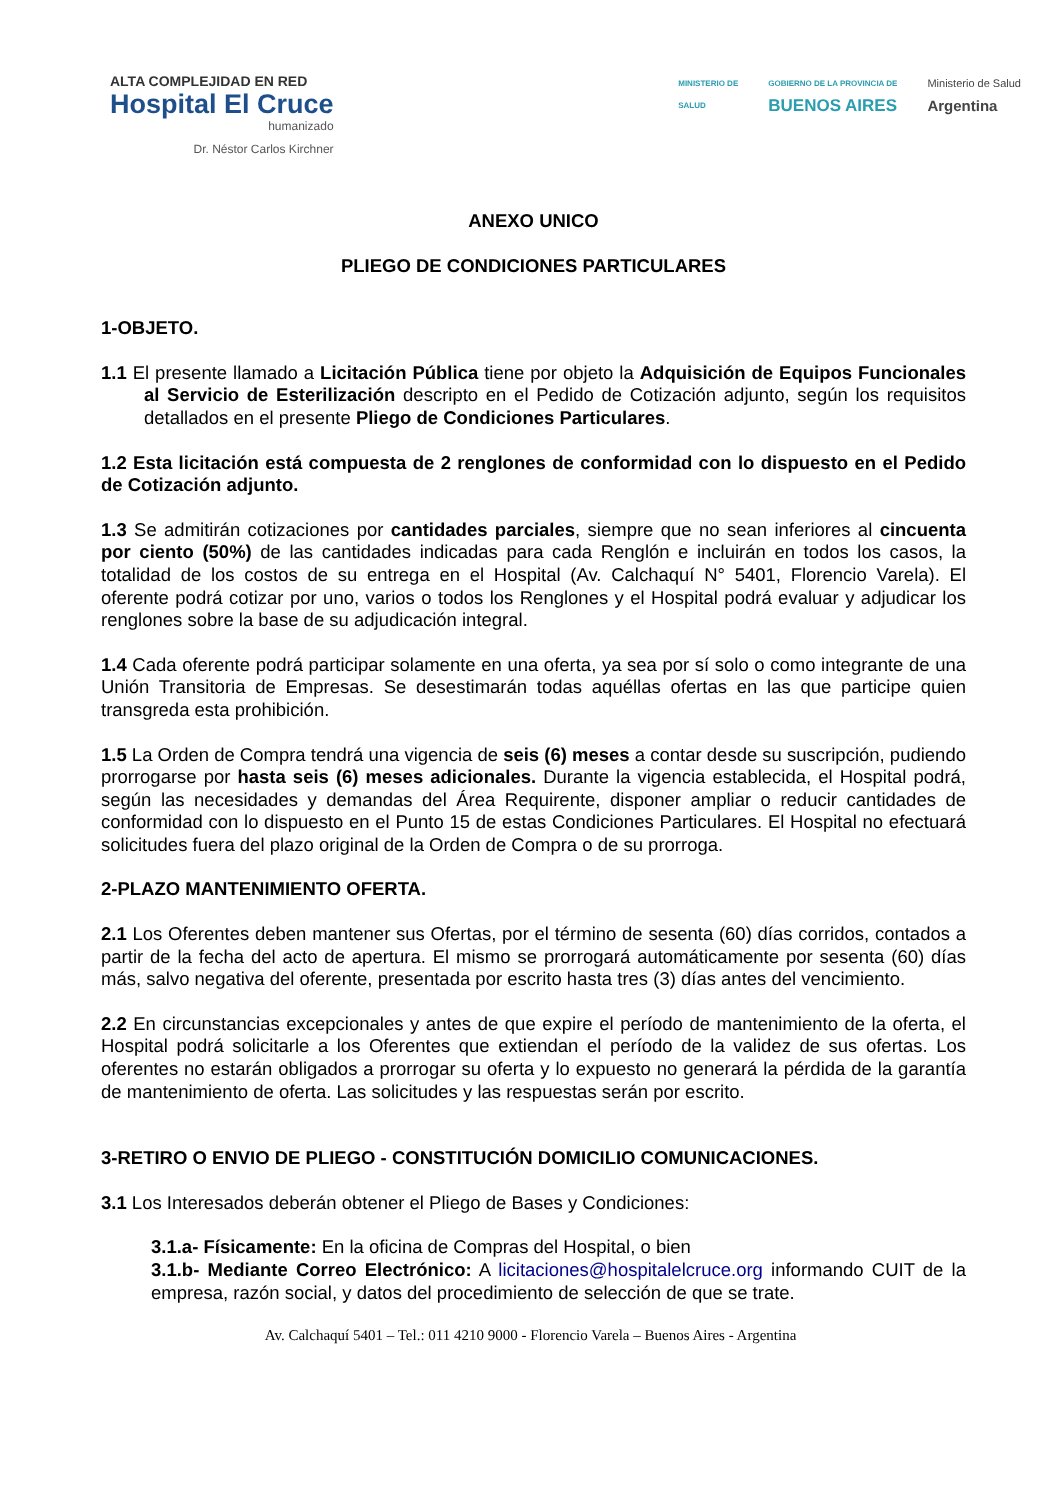ALTA COMPLEJIDAD EN RED
Hospital El Cruce
humanizado
Dr. Néstor Carlos Kirchner
MINISTERIO DE
SALUD
GOBIERNO DE LA PROVINCIA DE
BUENOS AIRES
Ministerio de Salud
Argentina
ANEXO UNICO
PLIEGO DE CONDICIONES PARTICULARES
1-OBJETO.
1.1 El presente llamado a Licitación Pública tiene por objeto la Adquisición de Equipos Funcionales al Servicio de Esterilización descripto en el Pedido de Cotización adjunto, según los requisitos detallados en el presente Pliego de Condiciones Particulares.
1.2 Esta licitación está compuesta de 2 renglones de conformidad con lo dispuesto en el Pedido de Cotización adjunto.
1.3 Se admitirán cotizaciones por cantidades parciales, siempre que no sean inferiores al cincuenta por ciento (50%) de las cantidades indicadas para cada Renglón e incluirán en todos los casos, la totalidad de los costos de su entrega en el Hospital (Av. Calchaquí N° 5401, Florencio Varela). El oferente podrá cotizar por uno, varios o todos los Renglones y el Hospital podrá evaluar y adjudicar los renglones sobre la base de su adjudicación integral.
1.4 Cada oferente podrá participar solamente en una oferta, ya sea por sí solo o como integrante de una Unión Transitoria de Empresas. Se desestimarán todas aquéllas ofertas en las que participe quien transgreda esta prohibición.
1.5 La Orden de Compra tendrá una vigencia de seis (6) meses a contar desde su suscripción, pudiendo prorrogarse por hasta seis (6) meses adicionales. Durante la vigencia establecida, el Hospital podrá, según las necesidades y demandas del Área Requirente, disponer ampliar o reducir cantidades de conformidad con lo dispuesto en el Punto 15 de estas Condiciones Particulares. El Hospital no efectuará solicitudes fuera del plazo original de la Orden de Compra o de su prorroga.
2-PLAZO MANTENIMIENTO OFERTA.
2.1 Los Oferentes deben mantener sus Ofertas, por el término de sesenta (60) días corridos, contados a partir de la fecha del acto de apertura. El mismo se prorrogará automáticamente por sesenta (60) días más, salvo negativa del oferente, presentada por escrito hasta tres (3) días antes del vencimiento.
2.2 En circunstancias excepcionales y antes de que expire el período de mantenimiento de la oferta, el Hospital podrá solicitarle a los Oferentes que extiendan el período de la validez de sus ofertas. Los oferentes no estarán obligados a prorrogar su oferta y lo expuesto no generará la pérdida de la garantía de mantenimiento de oferta. Las solicitudes y las respuestas serán por escrito.
3-RETIRO O ENVIO DE PLIEGO - CONSTITUCIÓN DOMICILIO COMUNICACIONES.
3.1 Los Interesados deberán obtener el Pliego de Bases y Condiciones:
3.1.a- Físicamente: En la oficina de Compras del Hospital, o bien
3.1.b- Mediante Correo Electrónico: A licitaciones@hospitalelcruce.org informando CUIT de la empresa, razón social, y datos del procedimiento de selección de que se trate.
Av. Calchaquí 5401 – Tel.: 011 4210 9000 - Florencio Varela – Buenos Aires - Argentina